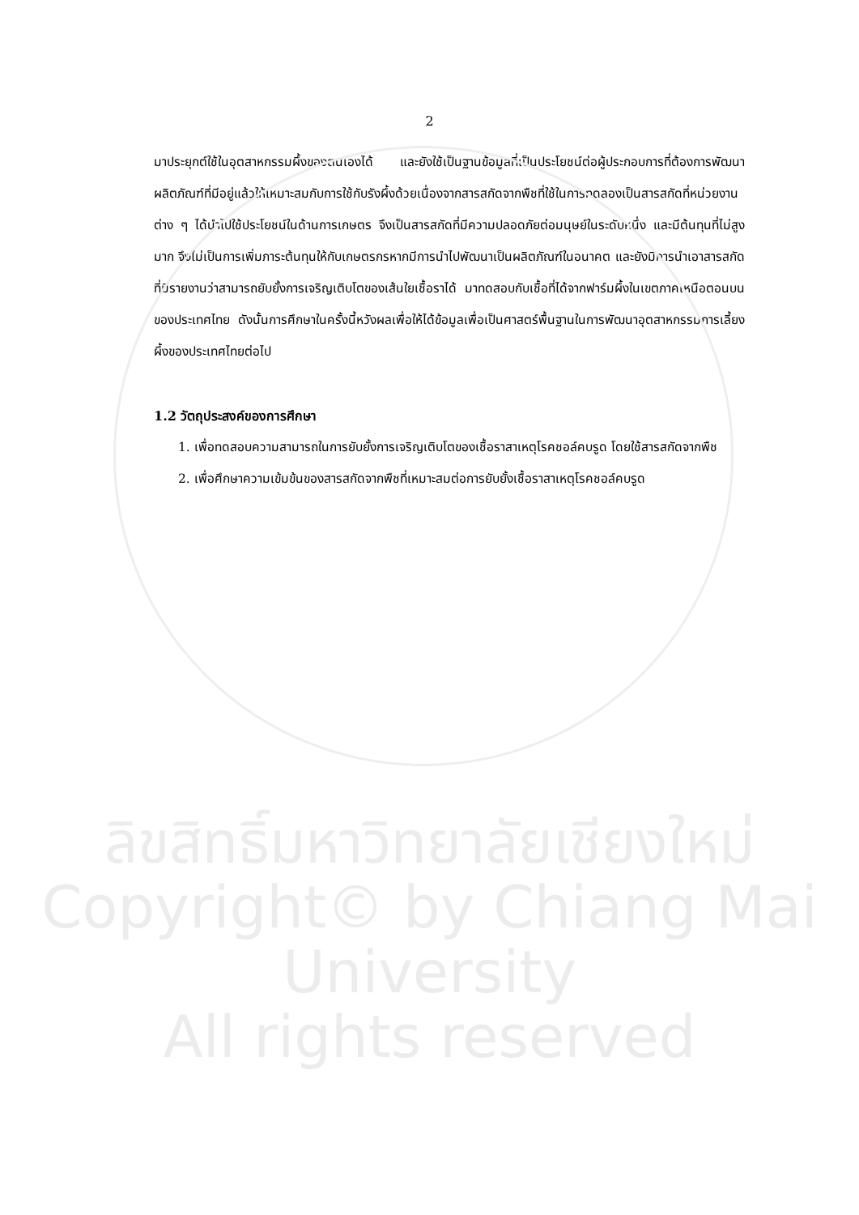2
มาประยุกต์ใช้ในอุตสาหกรรมผึ้งของตนเองได้ และยังใช้เป็นฐานข้อมูลที่เป็นประโยชน์ต่อผู้ประกอบการที่ต้องการพัฒนาผลิตภัณฑ์ที่มีอยู่แล้วให้เหมาะสมกับการใช้กับรังผึ้งด้วยเนื่องจากสารสกัดจากพืชที่ใช้ในการทดลองเป็นสารสกัดที่หน่วยงานต่าง ๆ ได้นำไปใช้ประโยชน์ในด้านการเกษตร จึงเป็นสารสกัดที่มีความปลอดภัยต่อมนุษย์ในระดับหนึ่ง และมีต้นทุนที่ไม่สูงมาก จึงไม่เป็นการเพิ่มภาระต้นทุนให้กับเกษตรกรหากมีการนำไปพัฒนาเป็นผลิตภัณฑ์ในอนาคต และยังมีการนำเอาสารสกัดที่มีรายงานว่าสามารถยับยั้งการเจริญเติบโตของเส้นใยเชื้อราได้ มาทดสอบกับเชื้อที่ได้จากฟาร์มผึ้งในเขตภาคเหนือตอนบนของประเทศไทย ดังนั้นการศึกษาในครั้งนี้หวังผลเพื่อให้ได้ข้อมูลเพื่อเป็นศาสตร์พื้นฐานในการพัฒนาอุตสาหกรรมการเลี้ยงผึ้งของประเทศไทยต่อไป
1.2 วัตถุประสงค์ของการศึกษา
1. เพื่อทดสอบความสามารถในการยับยั้งการเจริญเติบโตของเชื้อราสาเหตุโรคชอล์คบรูด โดยใช้สารสกัดจากพืช
2. เพื่อศึกษาความเข้มข้นของสารสกัดจากพืชที่เหมาะสมต่อการยับยั้งเชื้อราสาเหตุโรคชอล์คบรูด
ลิขสิทธิ์มหาวิทยาลัยเชียงใหม่
Copyright© by Chiang Mai University
All rights reserved